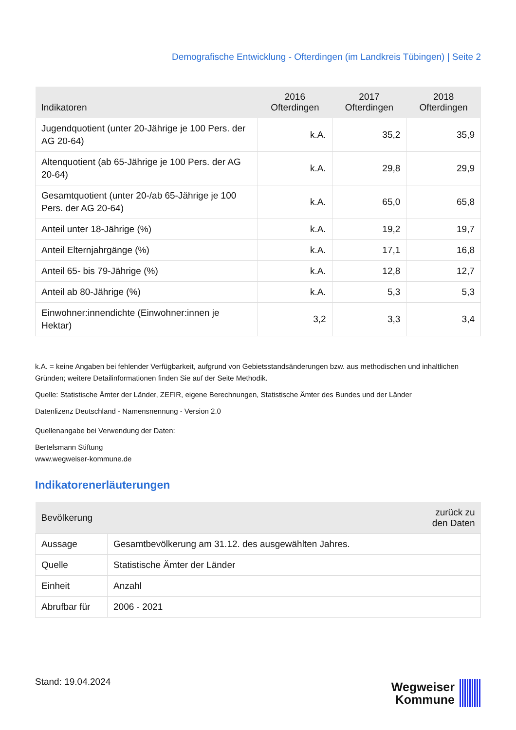Demografische Entwicklung - Ofterdingen (im Landkreis Tübingen) | Seite 2
| Indikatoren | 2016 Ofterdingen | 2017 Ofterdingen | 2018 Ofterdingen |
| --- | --- | --- | --- |
| Jugendquotient (unter 20-Jährige je 100 Pers. der AG 20-64) | k.A. | 35,2 | 35,9 |
| Altenquotient (ab 65-Jährige je 100 Pers. der AG 20-64) | k.A. | 29,8 | 29,9 |
| Gesamtquotient (unter 20-/ab 65-Jährige je 100 Pers. der AG 20-64) | k.A. | 65,0 | 65,8 |
| Anteil unter 18-Jährige (%) | k.A. | 19,2 | 19,7 |
| Anteil Elternjahrgänge (%) | k.A. | 17,1 | 16,8 |
| Anteil 65- bis 79-Jährige (%) | k.A. | 12,8 | 12,7 |
| Anteil ab 80-Jährige (%) | k.A. | 5,3 | 5,3 |
| Einwohner:innendichte (Einwohner:innen je Hektar) | 3,2 | 3,3 | 3,4 |
k.A. = keine Angaben bei fehlender Verfügbarkeit, aufgrund von Gebietsstandsänderungen bzw. aus methodischen und inhaltlichen Gründen; weitere Detailinformationen finden Sie auf der Seite Methodik.
Quelle: Statistische Ämter der Länder, ZEFIR, eigene Berechnungen, Statistische Ämter des Bundes und der Länder
Datenlizenz Deutschland - Namensnennung - Version 2.0
Quellenangabe bei Verwendung der Daten:
Bertelsmann Stiftung
www.wegweiser-kommune.de
Indikatorenerläuterungen
| Bevölkerung | | zurück zu den Daten |
| --- | --- | --- |
| Aussage | Gesamtbevölkerung am 31.12. des ausgewählten Jahres. | |
| Quelle | Statistische Ämter der Länder | |
| Einheit | Anzahl | |
| Abrufbar für | 2006 - 2021 | |
Stand: 19.04.2024
Wegweiser
Kommune